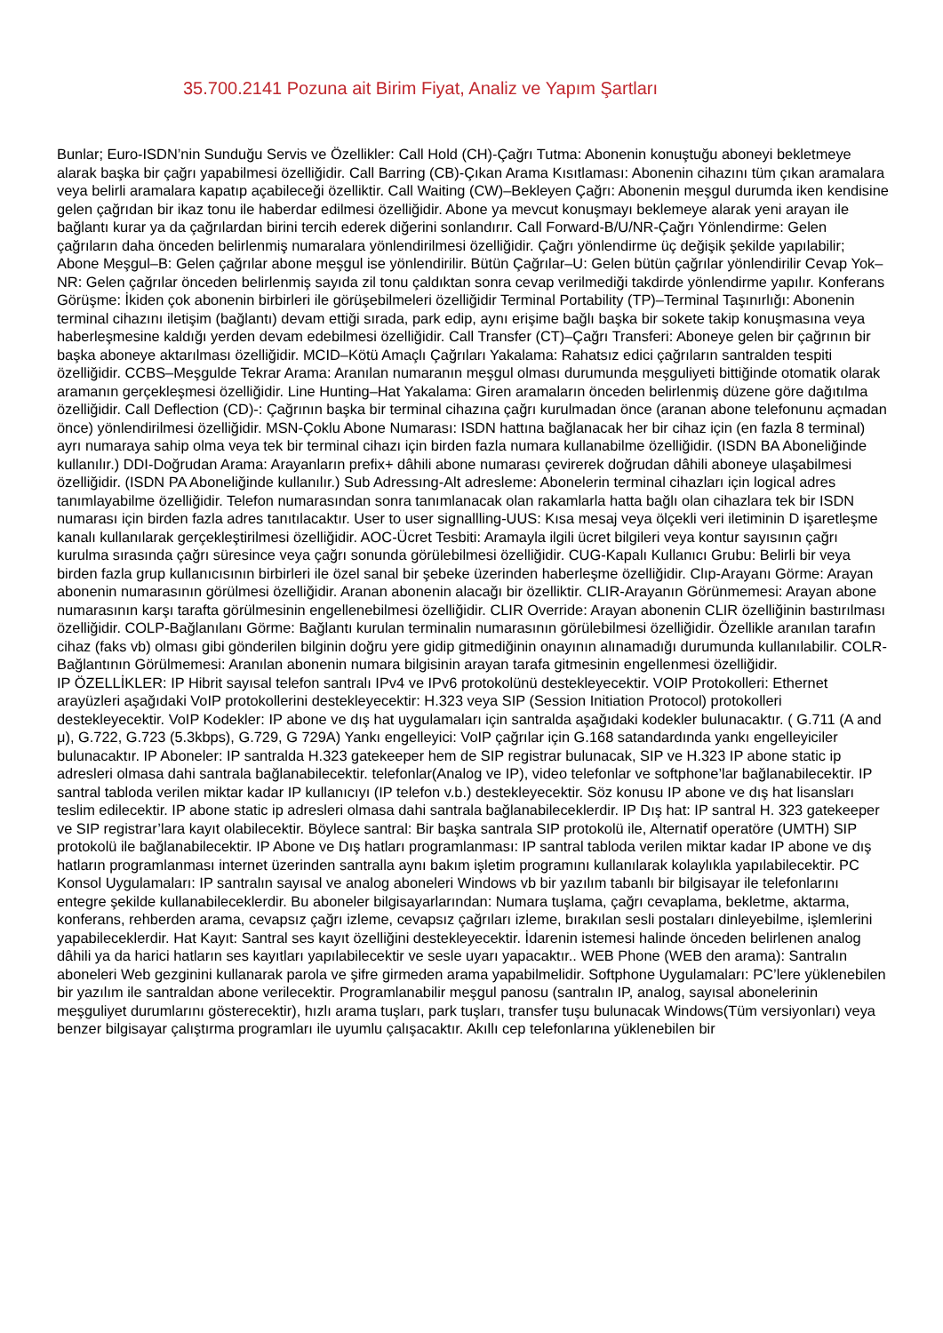35.700.2141 Pozuna ait Birim Fiyat, Analiz ve Yapım Şartları
Bunlar; Euro-ISDN’nin Sunduğu Servis ve Özellikler: Call Hold (CH)-Çağrı Tutma: Abonenin konuştuğu aboneyi bekletmeye alarak başka bir çağrı yapabilmesi özelliğidir. Call Barring (CB)-Çıkan Arama Kısıtlaması: Abonenin cihazını tüm çıkan aramalara veya belirli aramalara kapatıp açabileceği özelliktir. Call Waiting (CW)–Bekleyen Çağrı: Abonenin meşgul durumda iken kendisine gelen çağrıdan bir ikaz tonu ile haberdar edilmesi özelliğidir. Abone ya mevcut konuşmayı beklemeye alarak yeni arayan ile bağlantı kurar ya da çağrılardan birini tercih ederek diğerini sonlandırır. Call Forward-B/U/NR-Çağrı Yönlendirme: Gelen çağrıların daha önceden belirlenmiş numaralara yönlendirilmesi özelliğidir. Çağrı yönlendirme üç değişik şekilde yapılabilir; Abone Meşgul–B: Gelen çağrılar abone meşgul ise yönlendirilir. Bütün Çağrılar–U: Gelen bütün çağrılar yönlendirilir Cevap Yok–NR: Gelen çağrılar önceden belirlenmiş sayıda zil tonu çaldıktan sonra cevap verilmediği takdirde yönlendirme yapılır. Konferans Görüşme: İkiden çok abonenin birbirleri ile görüşebilmeleri özelliğidir Terminal Portability (TP)–Terminal Taşınırlığı: Abonenin terminal cihazını iletişim (bağlantı) devam ettiği sırada, park edip, aynı erişime bağlı başka bir sokete takip konuşmasına veya haberleşmesine kaldığı yerden devam edebilmesi özelliğidir. Call Transfer (CT)–Çağrı Transferi: Aboneye gelen bir çağrının bir başka aboneye aktarılması özelliğidir. MCID–Kötü Amaçlı Çağrıları Yakalama: Rahatsız edici çağrıların santralden tespiti özelliğidir. CCBS–Meşgulde Tekrar Arama: Aranılan numaranın meşgul olması durumunda meşguliyeti bittiğinde otomatik olarak aramanın gerçekleşmesi özelliğidir. Line Hunting–Hat Yakalama: Giren aramaların önceden belirlenmiş düzene göre dağıtılma özelliğidir. Call Deflection (CD)-: Çağrının başka bir terminal cihazına çağrı kurulmadan önce (aranan abone telefonunu açmadan önce) yönlendirilmesi özelliğidir. MSN-Çoklu Abone Numarası: ISDN hattına bağlanacak her bir cihaz için (en fazla 8 terminal) ayrı numaraya sahip olma veya tek bir terminal cihazı için birden fazla numara kullanabilme özelliğidir. (ISDN BA Aboneliğinde kullanılır.) DDI-Doğrudan Arama: Arayanların prefix+ dâhili abone numarası çevirerek doğrudan dâhili aboneye ulaşabilmesi özelliğidir. (ISDN PA Aboneliğinde kullanılır.) Sub Adressıng-Alt adresleme: Abonelerin terminal cihazları için logical adres tanımlayabilme özelliğidir. Telefon numarasından sonra tanımlanacak olan rakamlarla hatta bağlı olan cihazlara tek bir ISDN numarası için birden fazla adres tanıtılacaktır. User to user signallling-UUS: Kısa mesaj veya ölçekli veri iletiminin D işaretleşme kanalı kullanılarak gerçekleştirilmesi özelliğidir. AOC-Ücret Tesbiti: Aramayla ilgili ücret bilgileri veya kontur sayısının çağrı kurulma sırasında çağrı süresince veya çağrı sonunda görülebilmesi özelliğidir. CUG-Kapalı Kullanıcı Grubu: Belirli bir veya birden fazla grup kullanıcısının birbirleri ile özel sanal bir şebeke üzerinden haberleşme özelliğidir. Clıp-Arayanı Görme: Arayan abonenin numarasının görülmesi özelliğidir. Aranan abonenin alacağı bir özelliktir. CLIR-Arayanın Görünmemesi: Arayan abone numarasının karşı tarafta görülmesinin engellenebilmesi özelliğidir. CLIR Override: Arayan abonenin CLIR özelliğinin bastırılması özelliğidir. COLP-Bağlanılanı Görme: Bağlantı kurulan terminalin numarasının görülebilmesi özelliğidir. Özellikle aranılan tarafın cihaz (faks vb) olması gibi gönderilen bilginin doğru yere gidip gitmediğinin onayının alınamadığı durumunda kullanılabilir. COLR-Bağlantının Görülmemesi: Aranılan abonenin numara bilgisinin arayan tarafa gitmesinin engellenmesi özelliğidir.
IP ÖZELLİKLER: IP Hibrit sayısal telefon santralı IPv4 ve IPv6 protokolünü destekleyecektir. VOIP Protokolleri: Ethernet arayüzleri aşağıdaki VoIP protokollerini destekleyecektir: H.323 veya SIP (Session Initiation Protocol) protokolleri destekleyecektir. VoIP Kodekler: IP abone ve dış hat uygulamaları için santralda aşağıdaki kodekler bulunacaktır. ( G.711 (A and μ), G.722, G.723 (5.3kbps), G.729, G 729A) Yankı engelleyici: VoIP çağrılar için G.168 satandardında yankı engelleyiciler bulunacaktır. IP Aboneler: IP santralda H.323 gatekeeper hem de SIP registrar bulunacak, SIP ve H.323 IP abone static ip adresleri olmasa dahi santrala bağlanabilecektir. telefonlar(Analog ve IP), video telefonlar ve softphone’lar bağlanabilecektir. IP santral tabloda verilen miktar kadar IP kullanıcıyı (IP telefon v.b.) destekleyecektir. Söz konusu IP abone ve dış hat lisansları teslim edilecektir. IP abone static ip adresleri olmasa dahi santrala bağlanabileceklerdir. IP Dış hat: IP santral H. 323 gatekeeper ve SIP registrar’lara kayıt olabilecektir. Böylece santral: Bir başka santrala SIP protokolü ile, Alternatif operatöre (UMTH) SIP protokolü ile bağlanabilecektir. IP Abone ve Dış hatları programlanması: IP santral tabloda verilen miktar kadar IP abone ve dış hatların programlanması internet üzerinden santralla aynı bakım işletim programını kullanılarak kolaylıkla yapılabilecektir. PC Konsol Uygulamaları: IP santralın sayısal ve analog aboneleri Windows vb bir yazılım tabanlı bir bilgisayar ile telefonlarını entegre şekilde kullanabileceklerdir. Bu aboneler bilgisayarlarından: Numara tuşlama, çağrı cevaplama, bekletme, aktarma, konferans, rehberden arama, cevapsız çağrı izleme, cevapsız çağrıları izleme, bırakılan sesli postaları dinleyebilme, işlemlerini yapabileceklerdir. Hat Kayıt: Santral ses kayıt özelliğini destekleyecektir. İdarenin istemesi halinde önceden belirlenen analog dâhili ya da harici hatların ses kayıtları yapılabilecektir ve sesle uyarı yapacaktır.. WEB Phone (WEB den arama): Santralın aboneleri Web gezginini kullanarak parola ve şifre girmeden arama yapabilmelidir. Softphone Uygulamaları: PC’lere yüklenebilen bir yazılım ile santraldan abone verilecektir. Programlanabilir meşgul panosu (santralın IP, analog, sayısal abonelerinin meşguliyet durumlarını gösterecektir), hızlı arama tuşları, park tuşları, transfer tuşu bulunacak Windows(Tüm versiyonları) veya benzer bilgisayar çalıştırma programları ile uyumlu çalışacaktır. Akıllı cep telefonlarına yüklenebilen bir